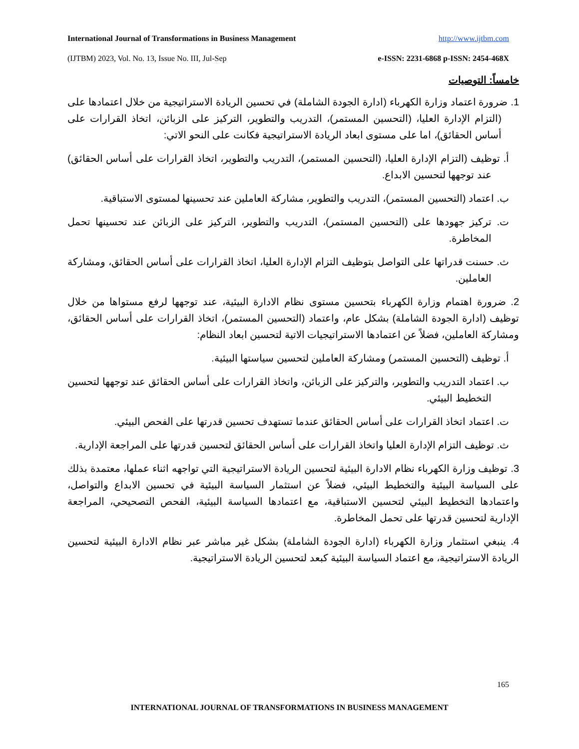International Journal of Transformations in Business Management http://www.ijtbm.com
(IJTBM) 2023, Vol. No. 13, Issue No. III, Jul-Sep e-ISSN: 2231-6868 p-ISSN: 2454-468X
خامساً: التوصيات
1. ضرورة اعتماد وزارة الكهرباء (ادارة الجودة الشاملة) في تحسين الريادة الاستراتيجية من خلال اعتمادها على (التزام الإدارة العليا، (التحسين المستمر)، التدريب والتطوير، التركيز على الزبائن، اتخاذ القرارات على أساس الحقائق)، اما على مستوى ابعاد الريادة الاستراتيجية فكانت على النحو الاتي:
أ. توظيف (التزام الإدارة العليا، (التحسين المستمر)، التدريب والتطوير، اتخاذ القرارات على أساس الحقائق) عند توجهها لتحسين الابداع.
ب. اعتماد (التحسين المستمر)، التدريب والتطوير، مشاركة العاملين عند تحسينها لمستوى الاستباقية.
ت. تركيز جهودها على (التحسين المستمر)، التدريب والتطوير، التركيز على الزبائن عند تحسينها تحمل المخاطرة.
ث. حسنت قدراتها على التواصل بتوظيف التزام الإدارة العليا، اتخاذ القرارات على أساس الحقائق، ومشاركة العاملين.
2. ضرورة اهتمام وزارة الكهرباء بتحسين مستوى نظام الادارة البيئية، عند توجهها لرفع مستواها من خلال توظيف (ادارة الجودة الشاملة) بشكل عام، واعتماد (التحسين المستمر)، اتخاذ القرارات على أساس الحقائق، ومشاركة العاملين، فضلاً عن اعتمادها الاستراتيجيات الاتية لتحسين ابعاد النظام:
أ. توظيف (التحسين المستمر) ومشاركة العاملين لتحسين سياستها البيئية.
ب. اعتماد التدريب والتطوير، والتركيز على الزبائن، واتخاذ القرارات على أساس الحقائق عند توجهها لتحسين التخطيط البيئي.
ت. اعتماد اتخاذ القرارات على أساس الحقائق عندما تستهدف تحسين قدرتها على الفحص البيئي.
ث. توظيف التزام الإدارة العليا واتخاذ القرارات على أساس الحقائق لتحسين قدرتها على المراجعة الإدارية.
3. توظيف وزارة الكهرباء نظام الادارة البيئية لتحسين الريادة الاستراتيجية التي تواجهه اثناء عملها، معتمدة بذلك على السياسة البيئية والتخطيط البيئي، فضلاً عن استثمار السياسة البيئية في تحسين الابداع والتواصل، واعتمادها التخطيط البيئي لتحسين الاستباقية، مع اعتمادها السياسة البيئية، الفحص التصحيحي، المراجعة الإدارية لتحسين قدرتها على تحمل المخاطرة.
4. ينبغي استثمار وزارة الكهرباء (ادارة الجودة الشاملة) بشكل غير مباشر عبر نظام الادارة البيئية لتحسين الريادة الاستراتيجية، مع اعتماد السياسة البيئية كبعد لتحسين الريادة الاستراتيجية.
165
INTERNATIONAL JOURNAL OF TRANSFORMATIONS IN BUSINESS MANAGEMENT